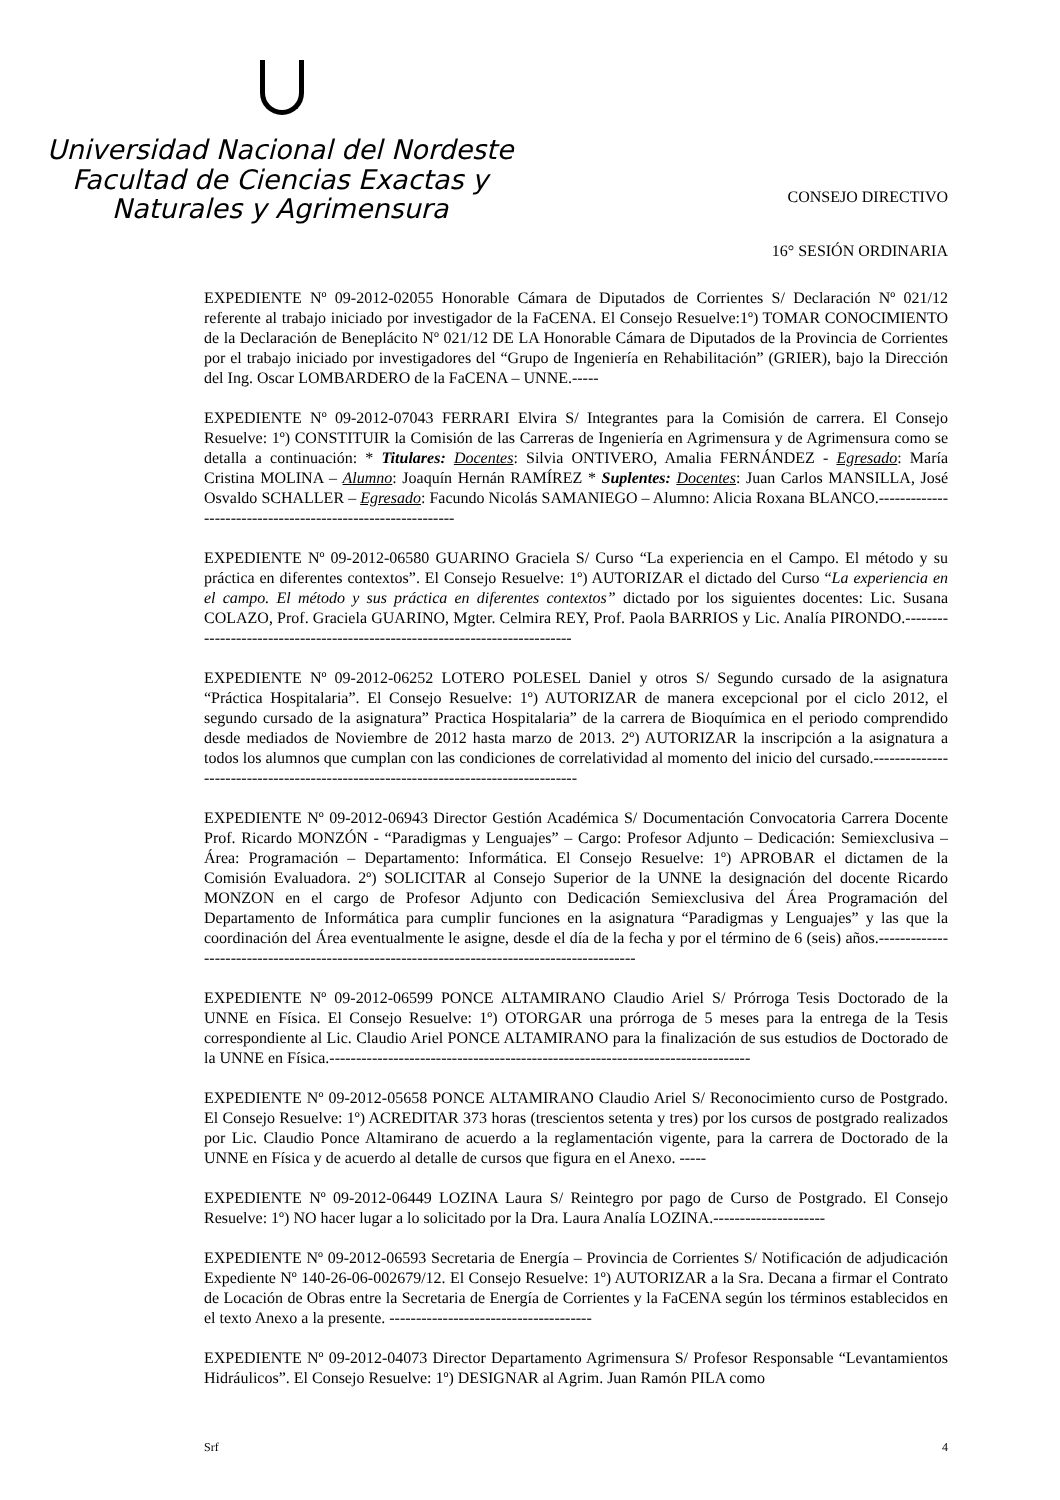Universidad Nacional del Nordeste
Facultad de Ciencias Exactas y
Naturales y Agrimensura
CONSEJO DIRECTIVO
16° SESIÓN ORDINARIA
EXPEDIENTE Nº 09-2012-02055 Honorable Cámara de Diputados de Corrientes S/ Declaración Nº 021/12 referente al trabajo iniciado por investigador de la FaCENA. El Consejo Resuelve:1º) TOMAR CONOCIMIENTO de la Declaración de Beneplácito Nº 021/12 DE LA Honorable Cámara de Diputados de la Provincia de Corrientes por el trabajo iniciado por investigadores del “Grupo de Ingeniería en Rehabilitación” (GRIER), bajo la Dirección del Ing. Oscar LOMBARDERO de la FaCENA – UNNE.-----
EXPEDIENTE Nº 09-2012-07043 FERRARI Elvira S/ Integrantes para la Comisión de carrera. El Consejo Resuelve: 1º) CONSTITUIR la Comisión de las Carreras de Ingeniería en Agrimensura y de Agrimensura como se detalla a continuación: * Titulares: Docentes: Silvia ONTIVERO, Amalia FERNÁNDEZ - Egresado: María Cristina MOLINA – Alumno: Joaquín Hernán RAMÍREZ * Suplentes: Docentes: Juan Carlos MANSILLA, José Osvaldo SCHALLER – Egresado: Facundo Nicolás SAMANIEGO – Alumno: Alicia Roxana BLANCO.------------------------------------------------------------
EXPEDIENTE Nº 09-2012-06580 GUARINO Graciela S/ Curso “La experiencia en el Campo. El método y su práctica en diferentes contextos”. El Consejo Resuelve: 1º) AUTORIZAR el dictado del Curso “La experiencia en el campo. El método y sus práctica en diferentes contextos” dictado por los siguientes docentes: Lic. Susana COLAZO, Prof. Graciela GUARINO, Mgter. Celmira REY, Prof. Paola BARRIOS y Lic. Analía PIRONDO.-----------------------------------------------------------------------------
EXPEDIENTE Nº 09-2012-06252 LOTERO POLESEL Daniel y otros S/ Segundo cursado de la asignatura “Práctica Hospitalaria”. El Consejo Resuelve: 1º) AUTORIZAR de manera excepcional por el ciclo 2012, el segundo cursado de la asignatura” Practica Hospitalaria” de la carrera de Bioquímica en el periodo comprendido desde mediados de Noviembre de 2012 hasta marzo de 2013. 2º) AUTORIZAR la inscripción a la asignatura a todos los alumnos que cumplan con las condiciones de correlatividad al momento del inicio del cursado.------------------------------------------------------------------------------------
EXPEDIENTE Nº 09-2012-06943 Director Gestión Académica S/ Documentación Convocatoria Carrera Docente Prof. Ricardo MONZÓN - “Paradigmas y Lenguajes” – Cargo: Profesor Adjunto – Dedicación: Semiexclusiva – Área: Programación – Departamento: Informática. El Consejo Resuelve: 1º) APROBAR el dictamen de la Comisión Evaluadora. 2º) SOLICITAR al Consejo Superior de la UNNE la designación del docente Ricardo MONZON en el cargo de Profesor Adjunto con Dedicación Semiexclusiva del Área Programación del Departamento de Informática para cumplir funciones en la asignatura “Paradigmas y Lenguajes” y las que la coordinación del Área eventualmente le asigne, desde el día de la fecha y por el término de 6 (seis) años.----------------------------------------------------------------------------------------------
EXPEDIENTE Nº 09-2012-06599 PONCE ALTAMIRANO Claudio Ariel S/ Prórroga Tesis Doctorado de la UNNE en Física. El Consejo Resuelve: 1º) OTORGAR una prórroga de 5 meses para la entrega de la Tesis correspondiente al Lic. Claudio Ariel PONCE ALTAMIRANO para la finalización de sus estudios de Doctorado de la UNNE en Física.-------------------------------------------------------------------------------
EXPEDIENTE Nº 09-2012-05658 PONCE ALTAMIRANO Claudio Ariel S/ Reconocimiento curso de Postgrado. El Consejo Resuelve: 1º) ACREDITAR 373 horas (trescientos setenta y tres) por los cursos de postgrado realizados por Lic. Claudio Ponce Altamirano de acuerdo a la reglamentación vigente, para la carrera de Doctorado de la UNNE en Física y de acuerdo al detalle de cursos que figura en el Anexo. -----
EXPEDIENTE Nº 09-2012-06449 LOZINA Laura S/ Reintegro por pago de Curso de Postgrado. El Consejo Resuelve: 1º) NO hacer lugar a lo solicitado por la Dra. Laura Analía LOZINA.---------------------
EXPEDIENTE Nº 09-2012-06593 Secretaria de Energía – Provincia de Corrientes S/ Notificación de adjudicación Expediente Nº 140-26-06-002679/12. El Consejo Resuelve: 1º) AUTORIZAR a la Sra. Decana a firmar el Contrato de Locación de Obras entre la Secretaria de Energía de Corrientes y la FaCENA según los términos establecidos en el texto Anexo a la presente. --------------------------------------
EXPEDIENTE Nº 09-2012-04073 Director Departamento Agrimensura S/ Profesor Responsable “Levantamientos Hidráulicos”. El Consejo Resuelve: 1º) DESIGNAR al Agrim. Juan Ramón PILA como
Srf 4